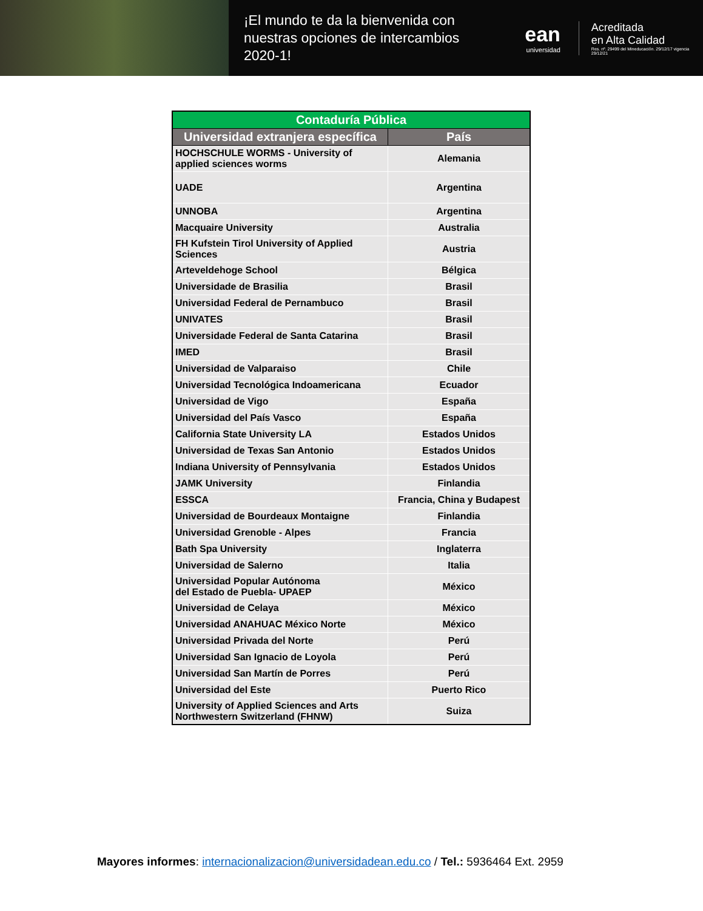¡El mundo te da la bienvenida con nuestras opciones de intercambios 2020-1!
ean
universidad
Acreditada
en Alta Calidad
Res. nº. 29499 del Mineducación. 29/12/17 vigencia 29/12/21
| Contaduría Pública | |
| --- | --- |
| Universidad extranjera específica | País |
| HOCHSCHULE WORMS - University of applied sciences worms | Alemania |
| UADE | Argentina |
| UNNOBA | Argentina |
| Macquaire University | Australia |
| FH Kufstein Tirol University of Applied Sciences | Austria |
| Arteveldehoge School | Bélgica |
| Universidade de Brasilia | Brasil |
| Universidad Federal de Pernambuco | Brasil |
| UNIVATES | Brasil |
| Universidade Federal de Santa Catarina | Brasil |
| IMED | Brasil |
| Universidad de Valparaiso | Chile |
| Universidad Tecnológica Indoamericana | Ecuador |
| Universidad de Vigo | España |
| Universidad del País Vasco | España |
| California State University LA | Estados Unidos |
| Universidad de Texas San Antonio | Estados Unidos |
| Indiana University of Pennsylvania | Estados Unidos |
| JAMK University | Finlandia |
| ESSCA | Francia, China y Budapest |
| Universidad de Bourdeaux Montaigne | Finlandia |
| Universidad Grenoble - Alpes | Francia |
| Bath Spa University | Inglaterra |
| Universidad de Salerno | Italia |
| Universidad Popular Autónoma del Estado de Puebla- UPAEP | México |
| Universidad de Celaya | México |
| Universidad ANAHUAC México Norte | México |
| Universidad Privada del Norte | Perú |
| Universidad San Ignacio de Loyola | Perú |
| Universidad San Martín de Porres | Perú |
| Universidad del Este | Puerto Rico |
| University of Applied Sciences and Arts Northwestern Switzerland (FHNW) | Suiza |
Mayores informes: internacionalizacion@universidadean.edu.co / Tel.: 5936464 Ext. 2959